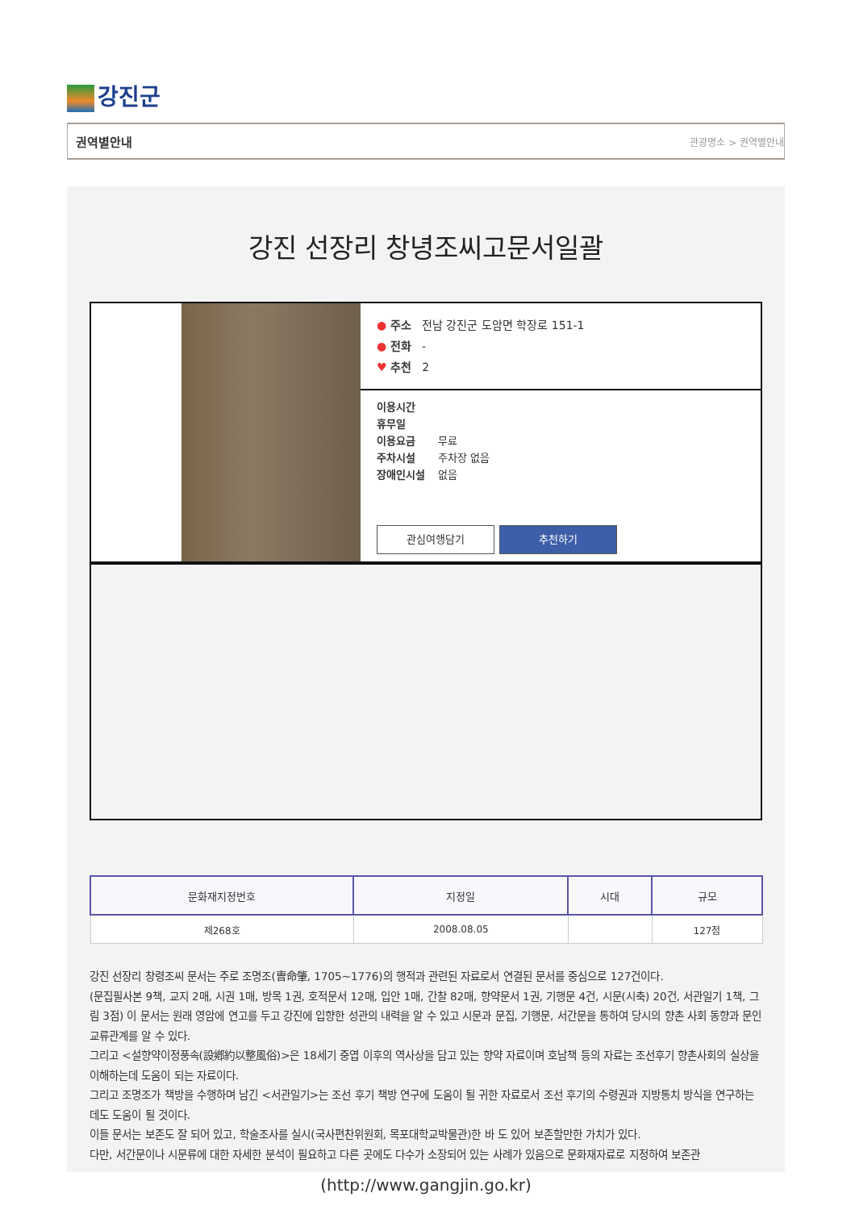강진군
권역별안내 관광명소 > 권역별안내
강진 선장리 창녕조씨고문서일괄
● 주소 전남 강진군 도암면 학장로 151-1
● 전화 -
♥ 추천 2
이용시간
휴무일
이용요금 무료
주차시설 주차장 없음
장애인시설 없음
관심여행담기 추천하기
| 문화재지정번호 | 지정일 | 시대 | 규모 |
| --- | --- | --- | --- |
| 제268호 | 2008.08.05 | | 127점 |
강진 선장리 창령조씨 문서는 주로 조명조(曺命肇, 1705~1776)의 행적과 관련된 자료로서 연결된 문서를 중심으로 127건이다.
(문집필사본 9책, 교지 2매, 시권 1매, 방목 1권, 호적문서 12매, 입안 1매, 간찰 82매, 향약문서 1권, 기행문 4건, 시문(시축) 20건, 서관일기 1책, 그림 3점) 이 문서는 원래 영암에 연고를 두고 강진에 입향한 성관의 내력을 알 수 있고 시문과 문집, 기행문, 서간문을 통하여 당시의 향촌 사회 동향과 문인 교류관계를 알 수 있다.
그리고 <설향약이정풍속(設鄕約以整風俗)>은 18세기 중엽 이후의 역사상을 담고 있는 향약 자료이며 호남책 등의 자료는 조선후기 향촌사회의 실상을 이해하는데 도움이 되는 자료이다.
그리고 조명조가 책방을 수행하며 남긴 <서관일기>는 조선 후기 책방 연구에 도움이 될 귀한 자료로서 조선 후기의 수령권과 지방통치 방식을 연구하는 데도 도움이 될 것이다.
이들 문서는 보존도 잘 되어 있고, 학술조사를 실시(국사편찬위원회, 목포대학교박물관)한 바 도 있어 보존할만한 가치가 있다.
다만, 서간문이나 시문류에 대한 자세한 분석이 필요하고 다른 곳에도 다수가 소장되어 있는 사례가 있음으로 문화재자료로 지정하여 보존관
(http://www.gangjin.go.kr)